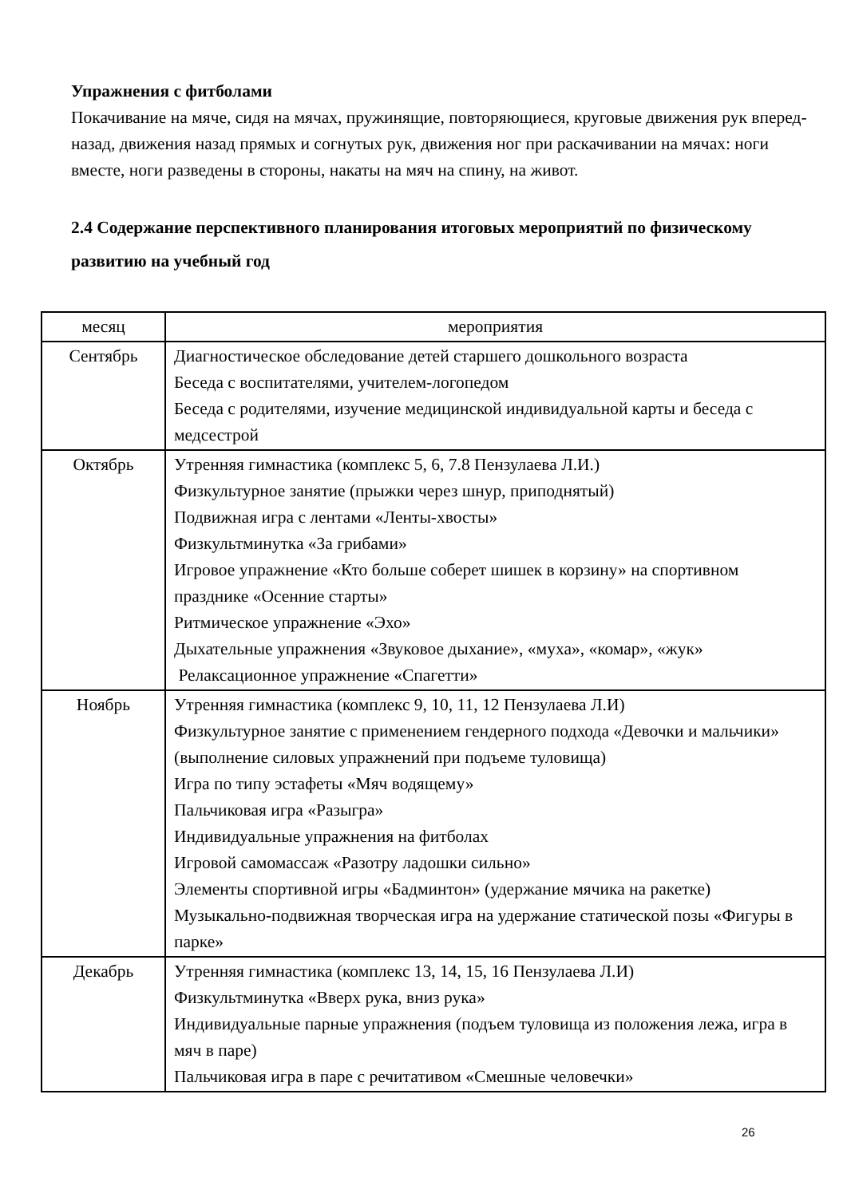Упражнения с фитболами
Покачивание на мяче, сидя на мячах, пружинящие, повторяющиеся, круговые движения рук вперед-назад, движения назад прямых и согнутых рук, движения ног при раскачивании на мячах: ноги вместе, ноги разведены в стороны, накаты на мяч на спину, на живот.
2.4 Содержание перспективного планирования итоговых мероприятий по физическому развитию на учебный год
| месяц | мероприятия |
| --- | --- |
| Сентябрь | Диагностическое обследование детей старшего дошкольного возраста Беседа с воспитателями, учителем-логопедом Беседа с родителями, изучение медицинской индивидуальной карты и беседа с медсестрой |
| Октябрь | Утренняя гимнастика (комплекс 5, 6, 7.8 Пензулаева Л.И.) Физкультурное занятие (прыжки через шнур, приподнятый) Подвижная игра с лентами «Ленты-хвосты» Физкультминутка «За грибами» Игровое упражнение «Кто больше соберет шишек в корзину» на спортивном празднике «Осенние старты» Ритмическое упражнение «Эхо» Дыхательные упражнения «Звуковое дыхание», «муха», «комар», «жук» Релаксационное упражнение «Спагетти» |
| Ноябрь | Утренняя гимнастика (комплекс 9, 10, 11, 12 Пензулаева Л.И) Физкультурное занятие с применением гендерного подхода «Девочки и мальчики» (выполнение силовых упражнений при подъеме туловища) Игра по типу эстафеты «Мяч водящему» Пальчиковая игра «Разыгра» Индивидуальные упражнения на фитболах Игровой самомассаж «Разотру ладошки сильно» Элементы спортивной игры «Бадминтон» (удержание мячика на ракетке) Музыкально-подвижная творческая игра на удержание статической позы «Фигуры в парке» |
| Декабрь | Утренняя гимнастика (комплекс 13, 14, 15, 16 Пензулаева Л.И) Физкультминутка «Вверх рука, вниз рука» Индивидуальные парные упражнения (подъем туловища из положения лежа, игра в мяч в паре) Пальчиковая игра в паре с речитативом «Смешные человечки» |
26